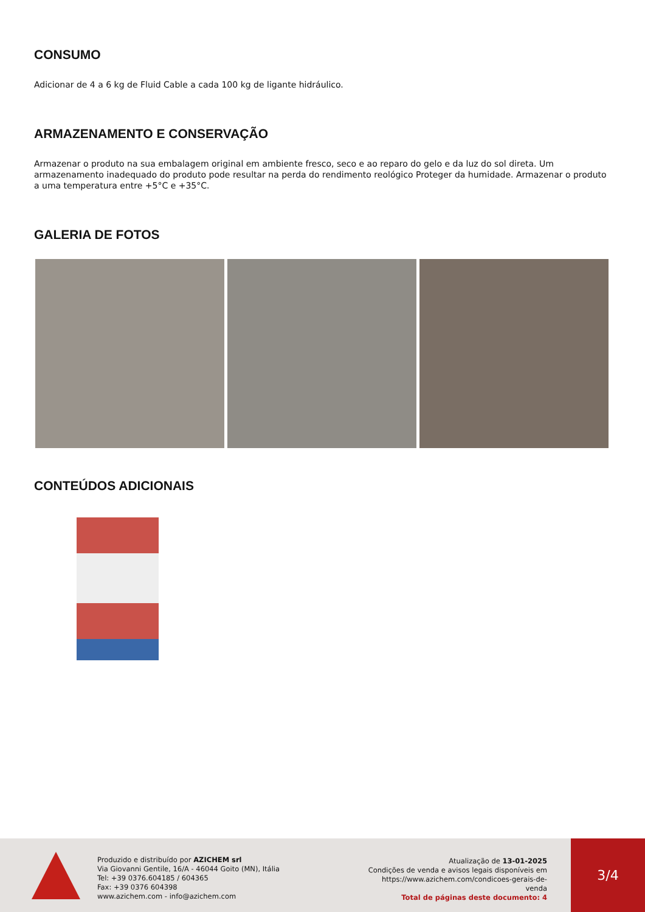CONSUMO
Adicionar de 4 a 6 kg de Fluid Cable a cada 100 kg de ligante hidráulico.
ARMAZENAMENTO E CONSERVAÇÃO
Armazenar o produto na sua embalagem original em ambiente fresco, seco e ao reparo do gelo e da luz do sol direta. Um armazenamento inadequado do produto pode resultar na perda do rendimento reológico Proteger da humidade. Armazenar o produto a uma temperatura entre +5°C e +35°C.
GALERIA DE FOTOS
CONTEÚDOS ADICIONAIS
Produzido e distribuído por AZICHEM srl
Via Giovanni Gentile, 16/A - 46044 Goito (MN), Itália
Tel: +39 0376.604185 / 604365
Fax: +39 0376 604398
www.azichem.com - info@azichem.com
Atualização de 13-01-2025
Condições de venda e avisos legais disponíveis em
https://www.azichem.com/condicoes-gerais-de-venda
Total de páginas deste documento: 4
3/4